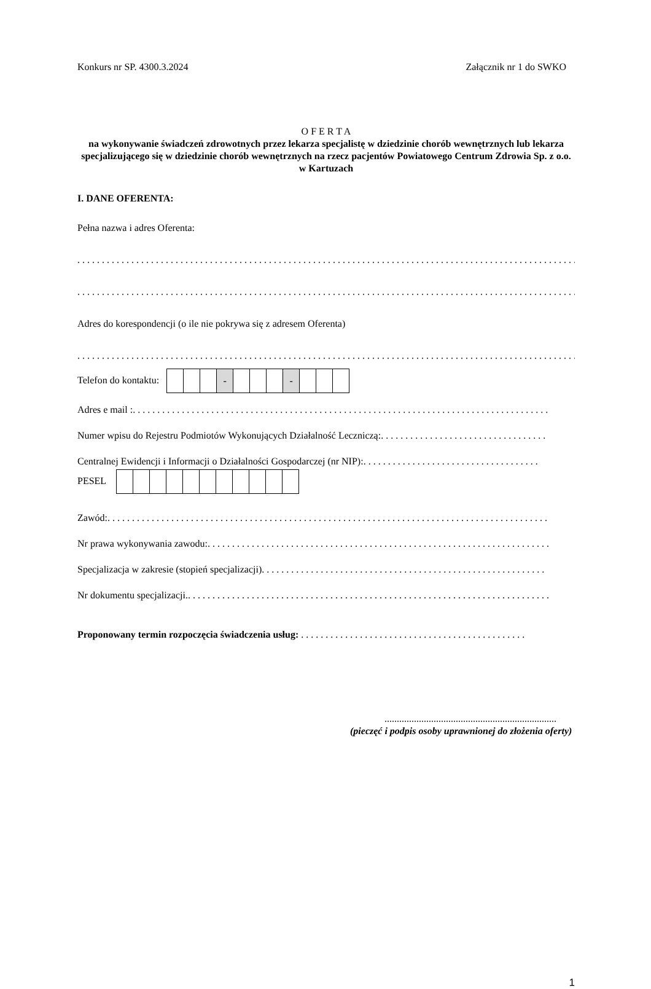Konkurs nr SP. 4300.3.2024 Załącznik nr 1 do SWKO
O F E R T A
na wykonywanie świadczeń zdrowotnych przez lekarza specjalistę w dziedzinie chorób wewnętrznych lub lekarza specjalizującego się w dziedzinie chorób wewnętrznych na rzecz pacjentów Powiatowego Centrum Zdrowia Sp. z o.o. w Kartuzach
I. DANE OFERENTA:
Pełna nazwa i adres Oferenta:
. . . . . . . . . . . . . . . . . . . . . . . . . . . . . . . . . . . . . . . . . . . . . . . . . . . . . . . . . . . . . . . . . . . . . . . . . . . . . . . . . . . . . . . . . . . . . . . . . . . . . . . .
. . . . . . . . . . . . . . . . . . . . . . . . . . . . . . . . . . . . . . . . . . . . . . . . . . . . . . . . . . . . . . . . . . . . . . . . . . . . . . . . . . . . . . . . . . . . . . . . . . . . . . . .
Adres do korespondencji (o ile nie pokrywa się z adresem Oferenta)
. . . . . . . . . . . . . . . . . . . . . . . . . . . . . . . . . . . . . . . . . . . . . . . . . . . . . . . . . . . . . . . . . . . . . . . . . . . . . . . . . . . . . . . . . . . . . . . . . . . . . . . .
Telefon do kontaktu:
| | | | - | | | | - | | | |
Adres e mail : . . . . . . . . . . . . . . . . . . . . . . . . . . . . . . . . . . . . . . . . . . . . . . . . . . . . . . . . . . . . . . . . . . . . . . . . . . . . . . . . . . . . .
Numer wpisu do Rejestru Podmiotów Wykonujących Działalność Leczniczą: . . . . . . . . . . . . . . . . . . . . . . . . . . . . . . . . . .
Centralnej Ewidencji i Informacji o Działalności Gospodarczej (nr NIP): . . . . . . . . . . . . . . . . . . . . . . . . . . . . . . . . . . . .
PESEL
Zawód: . . . . . . . . . . . . . . . . . . . . . . . . . . . . . . . . . . . . . . . . . . . . . . . . . . . . . . . . . . . . . . . . . . . . . . . . . . . . . . . . . . . . . . . . . .
Nr prawa wykonywania zawodu: . . . . . . . . . . . . . . . . . . . . . . . . . . . . . . . . . . . . . . . . . . . . . . . . . . . . . . . . . . . . . . . . . . . . . .
Specjalizacja w zakresie (stopień specjalizacji) . . . . . . . . . . . . . . . . . . . . . . . . . . . . . . . . . . . . . . . . . . . . . . . . . . . . . . . . . .
Nr dokumentu specjalizacji. . . . . . . . . . . . . . . . . . . . . . . . . . . . . . . . . . . . . . . . . . . . . . . . . . . . . . . . . . . . . . . . . . . . . . . . . . .
Proponowany termin rozpoczęcia świadczenia usług: . . . . . . . . . . . . . . . . . . . . . . . . . . . . . . . . . . . . . . . . . . . . . .
......................................................................
(pieczęć i podpis osoby uprawnionej do złożenia oferty)
1